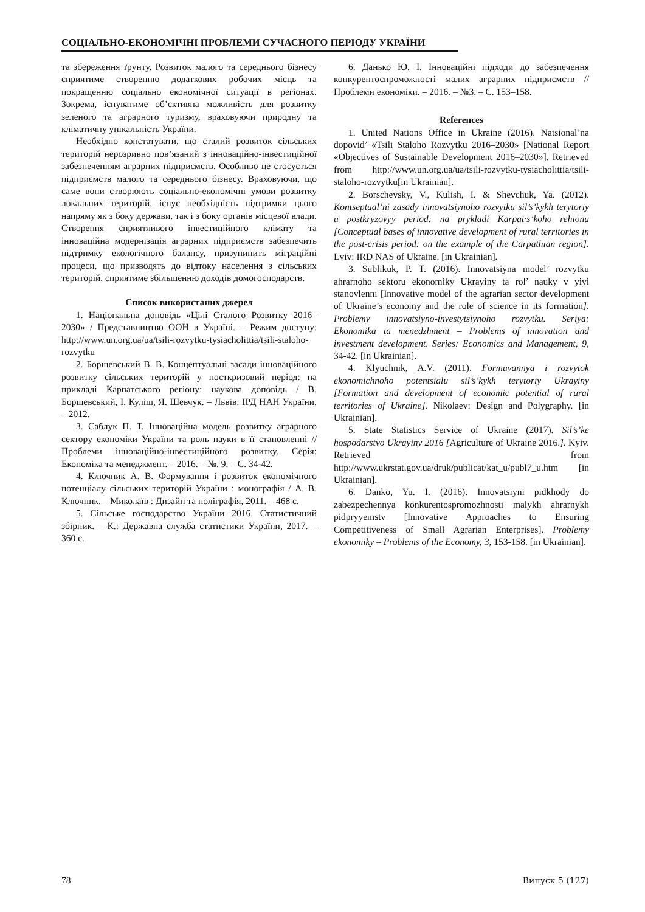СОЦІАЛЬНО-ЕКОНОМІЧНІ ПРОБЛЕМИ СУЧАСНОГО ПЕРІОДУ УКРАЇНИ
та збереження ґрунту. Розвиток малого та середнього бізнесу сприятиме створенню додаткових робочих місць та покращенню соціально економічної ситуації в регіонах. Зокрема, існуватиме об’єктивна можливість для розвитку зеленого та аграрного туризму, враховуючи природну та кліматичну унікальність України.
Необхідно констатувати, що сталий розвиток сільських територій нерозривно пов’язаний з інноваційно-інвестиційної забезпеченням аграрних підприємств. Особливо це стосується підприємств малого та середнього бізнесу. Враховуючи, що саме вони створюють соціально-економічні умови розвитку локальних територій, існує необхідність підтримки цього напряму як з боку держави, так і з боку органів місцевої влади. Створення сприятливого інвестиційного клімату та інноваційна модернізація аграрних підприємств забезпечить підтримку екологічного балансу, призупинить міграційні процеси, що призводять до відтоку населення з сільських територій, сприятиме збільшенню доходів домогосподарств.
Список використаних джерел
1. Національна доповідь «Цілі Сталого Розвитку 2016–2030» / Представництво ООН в Україні. – Режим доступу: http://www.un.org.ua/ua/tsili-rozvytku-tysiacholittia/tsili-staloho-rozvytku
2. Борщевський В. В. Концептуальні засади інноваційного розвитку сільських територій у посткризовий період: на прикладі Карпатського регіону: наукова доповідь / В. Борщевський, І. Куліш, Я. Шевчук. – Львів: ІРД НАН України. – 2012.
3. Саблук П. Т. Інноваційна модель розвитку аграрного сектору економіки України та роль науки в її становленні // Проблеми інноваційно-інвестиційного розвитку. Серія: Економіка та менеджмент. – 2016. – №. 9. – С. 34-42.
4. Ключник А. В. Формування і розвиток економічного потенціалу сільських територій України : монографія / А. В. Ключник. – Миколаїв : Дизайн та поліграфія, 2011. – 468 с.
5. Сільське господарство України 2016. Статистичний збірник. – К.: Державна служба статистики України, 2017. – 360 с.
6. Данько Ю. І. Інноваційні підходи до забезпечення конкурентоспроможності малих аграрних підприємств // Проблеми економіки. – 2016. – №3. – С. 153–158.
References
1. United Nations Office in Ukraine (2016). Natsional’na dopovid’ «Tsili Staloho Rozvytku 2016–2030» [National Report «Objectives of Sustainable Development 2016–2030»]. Retrieved from http://www.un.org.ua/ua/tsili-rozvytku-tysiacholittia/tsili-staloho-rozvytku[in Ukrainian].
2. Borschevsky, V., Kulish, I. & Shevchuk, Ya. (2012). Kontseptual’ni zasady innovatsiynoho rozvytku sil’s’kykh terytoriy u postkryzovyy period: na prykladi Karpat·s’koho rehionu [Conceptual bases of innovative development of rural territories in the post-crisis period: on the example of the Carpathian region]. Lviv: IRD NAS of Ukraine. [in Ukrainian].
3. Sublikuk, P. T. (2016). Innovatsiyna model’ rozvytku ahrarnoho sektoru ekonomiky Ukrayiny ta rol’ nauky v yiyi stanovlenni [Innovative model of the agrarian sector development of Ukraine’s economy and the role of science in its formation]. Problemy innovatsiyno-investytsiynoho rozvytku. Seriya: Ekonomika ta menedzhment – Problems of innovation and investment development. Series: Economics and Management, 9, 34-42. [in Ukrainian].
4. Klyuchnik, A.V. (2011). Formuvannya i rozvytok ekonomichnoho potentsialu sil’s’kykh terytoriy Ukrayiny [Formation and development of economic potential of rural territories of Ukraine]. Nikolaev: Design and Polygraphy. [in Ukrainian].
5. State Statistics Service of Ukraine (2017). Sil’s’ke hospodarstvo Ukrayiny 2016 [Agriculture of Ukraine 2016.]. Kyiv. Retrieved from http://www.ukrstat.gov.ua/druk/publicat/kat_u/publ7_u.htm [in Ukrainian].
6. Danko, Yu. I. (2016). Innovatsiyni pidkhody do zabezpechennya konkurentospromozhnosti malykh ahrarnykh pidpryyemstv [Innovative Approaches to Ensuring Competitiveness of Small Agrarian Enterprises]. Problemy ekonomiky – Problems of the Economy, 3, 153-158. [in Ukrainian].
78 Випуск 5 (127)